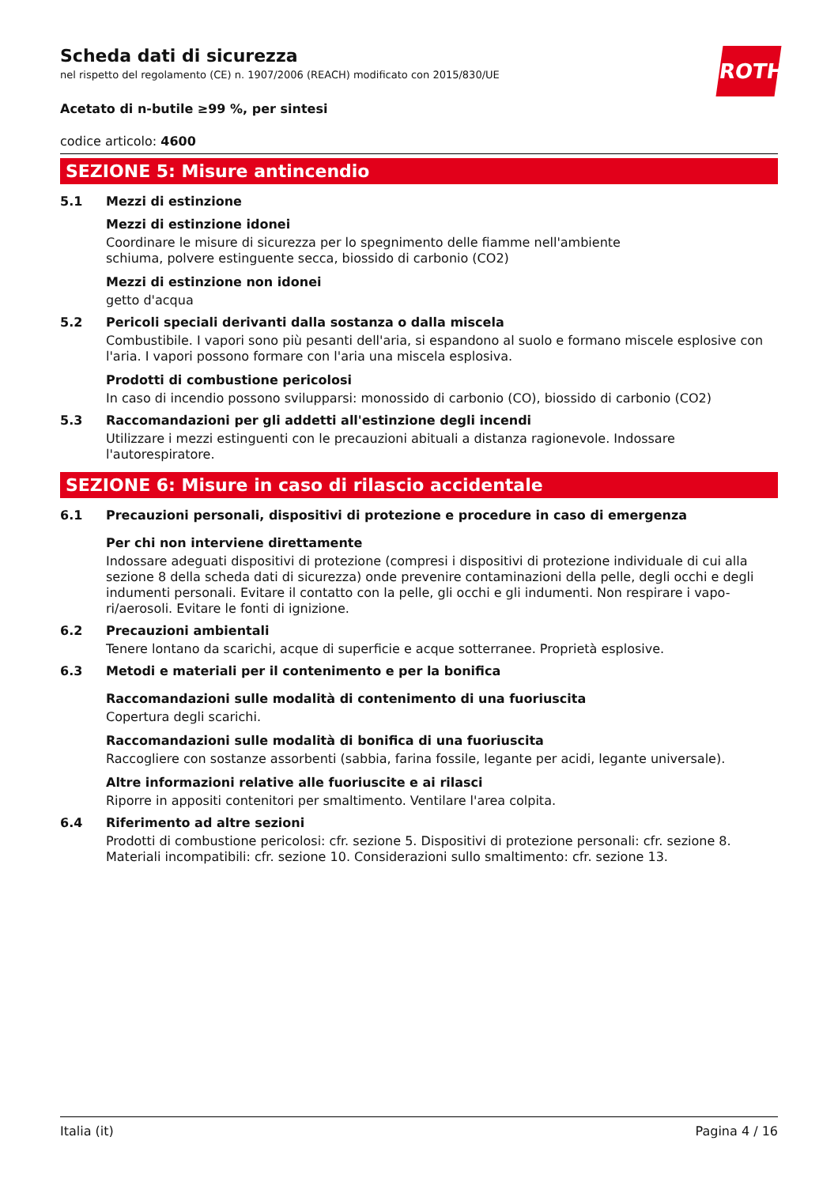Scheda dati di sicurezza
nel rispetto del regolamento (CE) n. 1907/2006 (REACH) modificato con 2015/830/UE
ROTH
Acetato di n-butile ≥99 %, per sintesi
codice articolo: 4600
SEZIONE 5: Misure antincendio
5.1 Mezzi di estinzione
Mezzi di estinzione idonei
Coordinare le misure di sicurezza per lo spegnimento delle fiamme nell'ambiente
schiuma, polvere estinguente secca, biossido di carbonio (CO2)
Mezzi di estinzione non idonei
getto d'acqua
5.2 Pericoli speciali derivanti dalla sostanza o dalla miscela
Combustibile. I vapori sono più pesanti dell'aria, si espandono al suolo e formano miscele esplosive con l'aria. I vapori possono formare con l'aria una miscela esplosiva.
Prodotti di combustione pericolosi
In caso di incendio possono svilupparsi: monossido di carbonio (CO), biossido di carbonio (CO2)
5.3 Raccomandazioni per gli addetti all'estinzione degli incendi
Utilizzare i mezzi estinguenti con le precauzioni abituali a distanza ragionevole. Indossare l'autorespiratore.
SEZIONE 6: Misure in caso di rilascio accidentale
6.1 Precauzioni personali, dispositivi di protezione e procedure in caso di emergenza
Per chi non interviene direttamente
Indossare adeguati dispositivi di protezione (compresi i dispositivi di protezione individuale di cui alla sezione 8 della scheda dati di sicurezza) onde prevenire contaminazioni della pelle, degli occhi e degli indumenti personali. Evitare il contatto con la pelle, gli occhi e gli indumenti. Non respirare i vapo-ri/aerosoli. Evitare le fonti di ignizione.
6.2 Precauzioni ambientali
Tenere lontano da scarichi, acque di superficie e acque sotterranee. Proprietà esplosive.
6.3 Metodi e materiali per il contenimento e per la bonifica
Raccomandazioni sulle modalità di contenimento di una fuoriuscita
Copertura degli scarichi.
Raccomandazioni sulle modalità di bonifica di una fuoriuscita
Raccogliere con sostanze assorbenti (sabbia, farina fossile, legante per acidi, legante universale).
Altre informazioni relative alle fuoriuscite e ai rilasci
Riporre in appositi contenitori per smaltimento. Ventilare l'area colpita.
6.4 Riferimento ad altre sezioni
Prodotti di combustione pericolosi: cfr. sezione 5. Dispositivi di protezione personali: cfr. sezione 8. Materiali incompatibili: cfr. sezione 10. Considerazioni sullo smaltimento: cfr. sezione 13.
Italia (it) Pagina 4 / 16